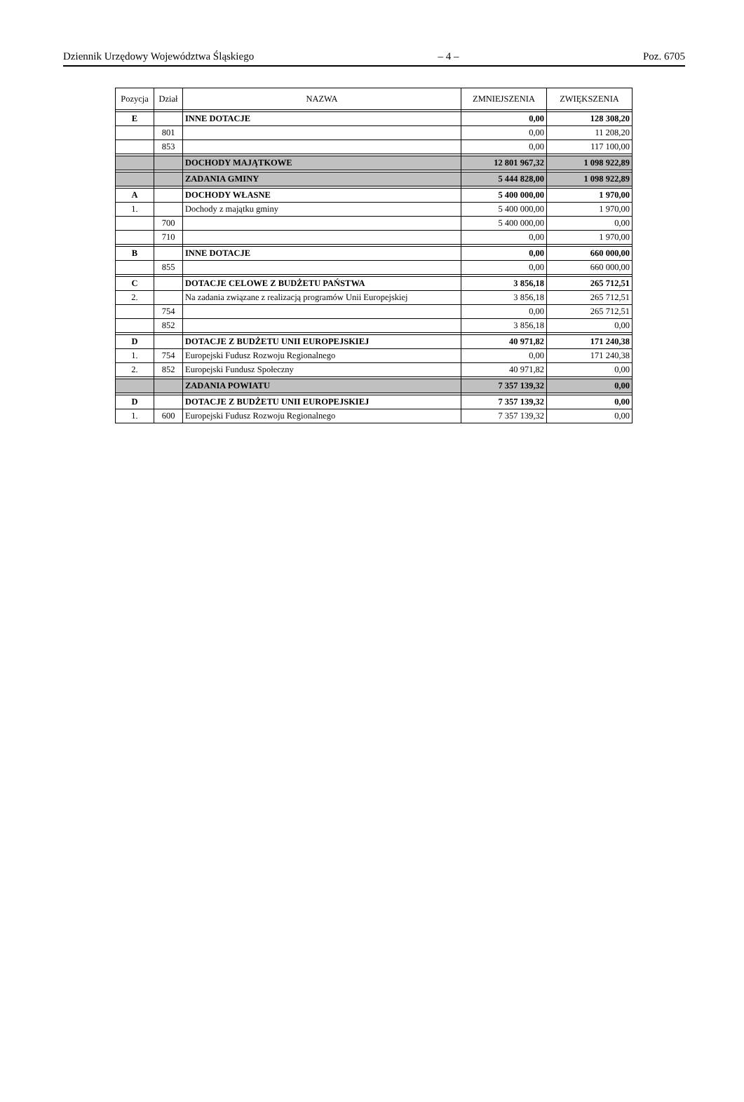Dziennik Urzędowy Województwa Śląskiego – 4 – Poz. 6705
| Pozycja | Dział | NAZWA | ZMNIEJSZENIA | ZWIĘKSZENIA |
| --- | --- | --- | --- | --- |
| E | | INNE DOTACJE | 0,00 | 128 308,20 |
| | 801 | | 0,00 | 11 208,20 |
| | 853 | | 0,00 | 117 100,00 |
| | | DOCHODY MAJĄTKOWE | 12 801 967,32 | 1 098 922,89 |
| | | ZADANIA GMINY | 5 444 828,00 | 1 098 922,89 |
| A | | DOCHODY WŁASNE | 5 400 000,00 | 1 970,00 |
| 1. | | Dochody z majątku gminy | 5 400 000,00 | 1 970,00 |
| | 700 | | 5 400 000,00 | 0,00 |
| | 710 | | 0,00 | 1 970,00 |
| B | | INNE DOTACJE | 0,00 | 660 000,00 |
| | 855 | | 0,00 | 660 000,00 |
| C | | DOTACJE CELOWE Z BUDŻETU PAŃSTWA | 3 856,18 | 265 712,51 |
| 2. | | Na zadania związane z realizacją programów Unii Europejskiej | 3 856,18 | 265 712,51 |
| | 754 | | 0,00 | 265 712,51 |
| | 852 | | 3 856,18 | 0,00 |
| D | | DOTACJE Z BUDŻETU UNII EUROPEJSKIEJ | 40 971,82 | 171 240,38 |
| 1. | 754 | Europejski Fudusz Rozwoju Regionalnego | 0,00 | 171 240,38 |
| 2. | 852 | Europejski Fundusz Społeczny | 40 971,82 | 0,00 |
| | | ZADANIA POWIATU | 7 357 139,32 | 0,00 |
| D | | DOTACJE Z BUDŻETU UNII EUROPEJSKIEJ | 7 357 139,32 | 0,00 |
| 1. | 600 | Europejski Fudusz Rozwoju Regionalnego | 7 357 139,32 | 0,00 |